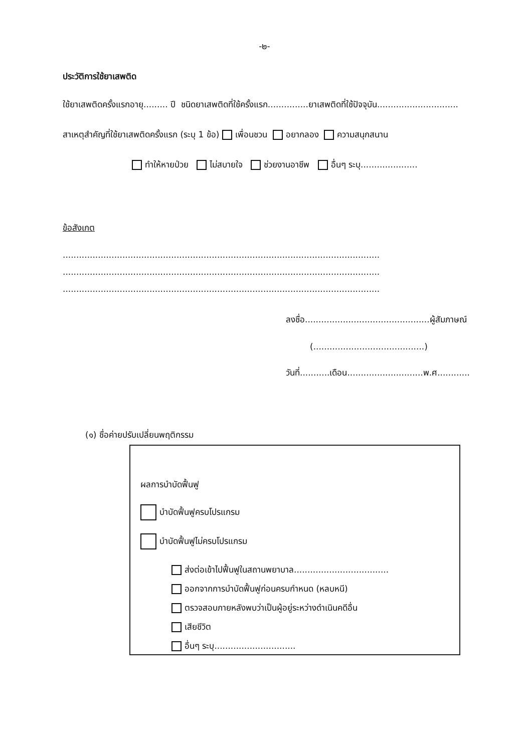-๒-
ประวัติการใช้ยาเสพติด
ใช้ยาเสพติดครั้งแรกอายุ......... ปี ชนิดยาเสพติดที่ใช้ครั้งแรก...............ยาเสพติดที่ใช้ปัจจุบัน..............................
สาเหตุสำคัญที่ใช้ยาเสพติดครั้งแรก (ระบุ 1 ข้อ) เพื่อนชวน อยากลอง ความสนุกสนาน
ทำให้หายป่วย ไม่สบายใจ ช่วยงานอาชีพ อื่นๆ ระบุ.....................
ข้อสังเกต
.....................................................................................................................
.....................................................................................................................
.....................................................................................................................
ลงชื่อ..............................................ผู้สัมภาษณ์
(.........................................)
วันที่...........เดือน............................พ.ศ............
(๑) ชื่อค่ายปรับเปลี่ยนพฤติกรรม
ผลการบำบัดฟื้นฟู
บำบัดฟื้นฟูครบโปรแกรม
บำบัดฟื้นฟูไม่ครบโปรแกรม
ส่งต่อเข้าไปฟื้นฟูในสถานพยาบาล...................................
ออกจากการบำบัดฟื้นฟูก่อนครบกำหนด (หลบหนี)
ตรวจสอบภายหลังพบว่าเป็นผู้อยู่ระหว่างดำเนินคดีอื่น
เสียชีวิต
อื่นๆ ระบุ..............................